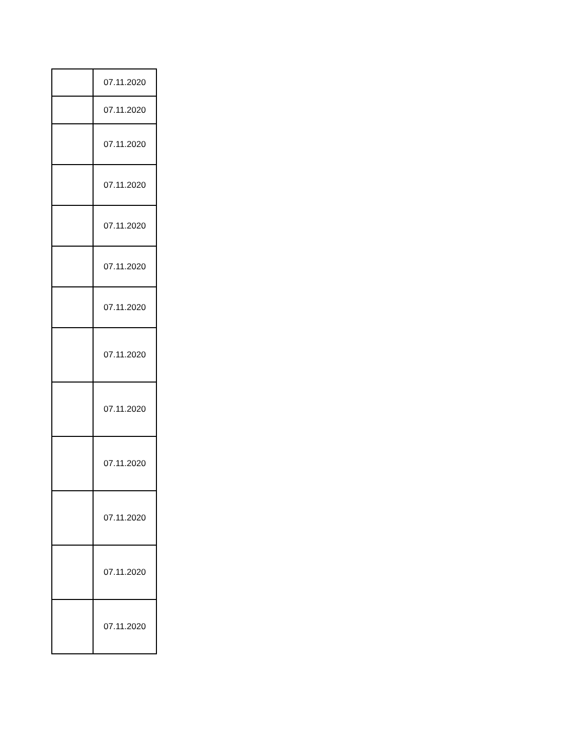| | 07.11.2020 |
| | 07.11.2020 |
| | 07.11.2020 |
| | 07.11.2020 |
| | 07.11.2020 |
| | 07.11.2020 |
| | 07.11.2020 |
| | 07.11.2020 |
| | 07.11.2020 |
| | 07.11.2020 |
| | 07.11.2020 |
| | 07.11.2020 |
| | 07.11.2020 |